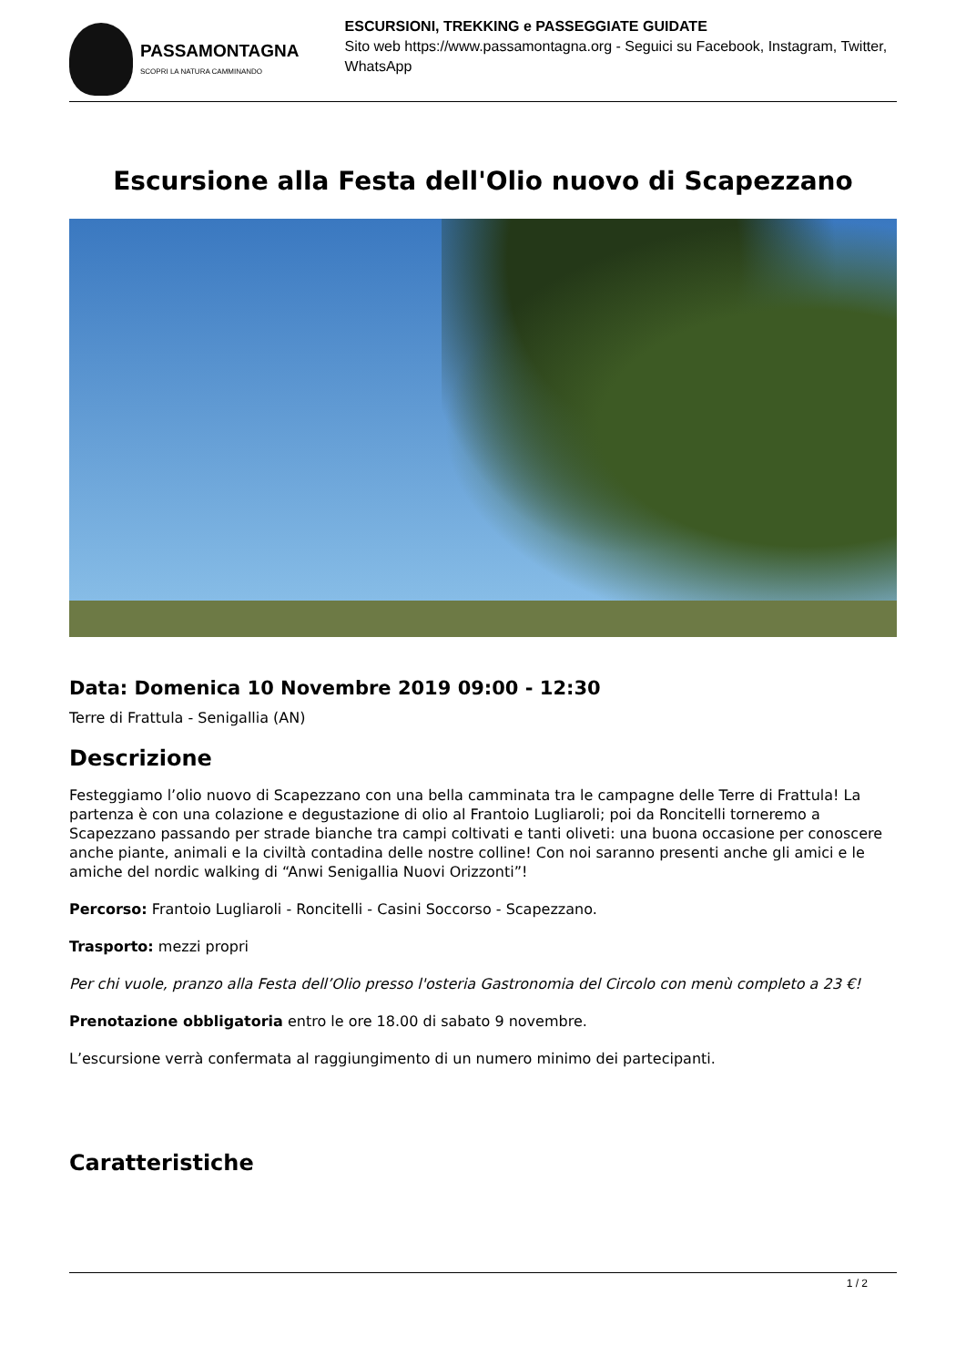PASSAMONTAGNA
SCOPRI LA NATURA CAMMINANDO
ESCURSIONI, TREKKING e PASSEGGIATE GUIDATE
Sito web https://www.passamontagna.org - Seguici su Facebook, Instagram, Twitter, WhatsApp
Escursione alla Festa dell'Olio nuovo di Scapezzano
Data: Domenica 10 Novembre 2019 09:00 - 12:30
Terre di Frattula - Senigallia (AN)
Descrizione
Festeggiamo l’olio nuovo di Scapezzano con una bella camminata tra le campagne delle Terre di Frattula! La partenza è con una colazione e degustazione di olio al Frantoio Lugliaroli; poi da Roncitelli torneremo a Scapezzano passando per strade bianche tra campi coltivati e tanti oliveti: una buona occasione per conoscere anche piante, animali e la civiltà contadina delle nostre colline! Con noi saranno presenti anche gli amici e le amiche del nordic walking di “Anwi Senigallia Nuovi Orizzonti”!
Percorso: Frantoio Lugliaroli - Roncitelli - Casini Soccorso - Scapezzano.
Trasporto: mezzi propri
Per chi vuole, pranzo alla Festa dell’Olio presso l'osteria Gastronomia del Circolo con menù completo a 23 €!
Prenotazione obbligatoria entro le ore 18.00 di sabato 9 novembre.
L’escursione verrà confermata al raggiungimento di un numero minimo dei partecipanti.
Caratteristiche
1 / 2